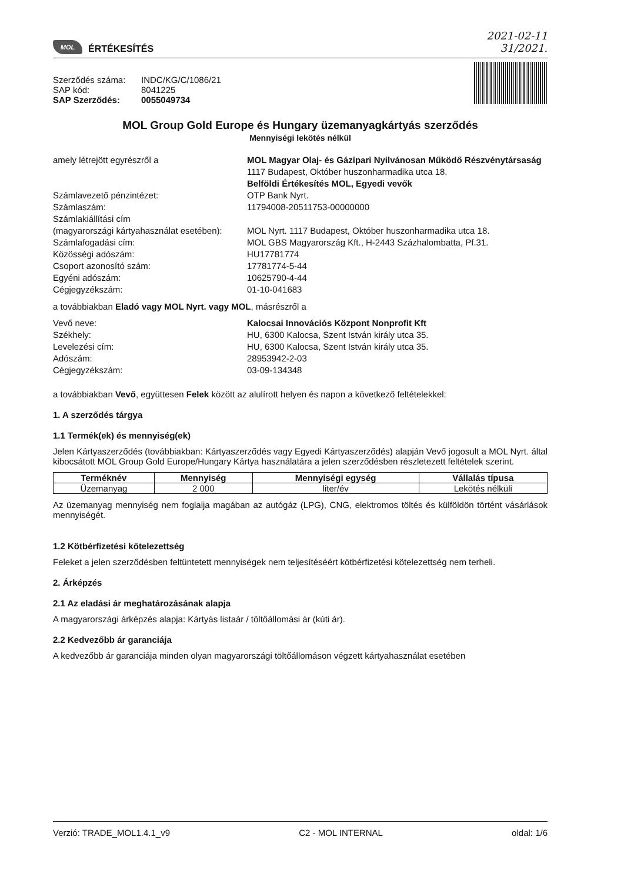MOL ÉRTÉKESÍTÉS
2021-02-11
31/2021.
Szerződés száma: INDC/KG/C/1086/21 SAP kód: 8041225 SAP Szerződés: 0055049734
MOL Group Gold Europe és Hungary üzemanyagkártyás szerződés
Mennyiségi lekötés nélkül
amely létrejött egyrészről a MOL Magyar Olaj- és Gázipari Nyilvánosan Működő Részvénytársaság
1117 Budapest, Október huszonharmadika utca 18.
Belföldi Értékesítés MOL, Egyedi vevők Számlavezető pénzintézet: OTP Bank Nyrt. Számlaszám: 11794008-20511753-00000000 Számlakiállítási cím
(magyarországi kártyahasználat esetében):
MOL Nyrt. 1117 Budapest, Október huszonharmadika utca 18. Számlafogadási cím: MOL GBS Magyarország Kft., H-2443 Százhalombatta, Pf.31. Közösségi adószám: HU17781774 Csoport azonosító szám: 17781774-5-44 Egyéni adószám: 10625790-4-44 Cégjegyzékszám: 01-10-041683
a továbbiakban Eladó vagy MOL Nyrt. vagy MOL, másrészről a
Vevő neve: Kalocsai Innovációs Központ Nonprofit Kft Székhely: HU, 6300 Kalocsa, Szent István király utca 35. Levelezési cím: HU, 6300 Kalocsa, Szent István király utca 35. Adószám: 28953942-2-03 Cégjegyzékszám: 03-09-134348
a továbbiakban Vevő, együttesen Felek között az alulírott helyen és napon a következő feltételekkel:
1. A szerződés tárgya
1.1 Termék(ek) és mennyiség(ek)
Jelen Kártyaszerződés (továbbiakban: Kártyaszerződés vagy Egyedi Kártyaszerződés) alapján Vevő jogosult a MOL Nyrt. által kibocsátott MOL Group Gold Europe/Hungary Kártya használatára a jelen szerződésben részletezett feltételek szerint.
| Terméknév | Mennyiség | Mennyiségi egység | Vállalás típusa |
| --- | --- | --- | --- |
| Üzemanyag | 2 000 | liter/év | Lekötés nélküli |
Az üzemanyag mennyiség nem foglalja magában az autógáz (LPG), CNG, elektromos töltés és külföldön történt vásárlások mennyiségét.
1.2 Kötbérfizetési kötelezettség
Feleket a jelen szerződésben feltüntetett mennyiségek nem teljesítéséért kötbérfizetési kötelezettség nem terheli.
2. Árképzés
2.1 Az eladási ár meghatározásának alapja
A magyarországi árképzés alapja: Kártyás listaár / töltőállomási ár (kúti ár).
2.2 Kedvezőbb ár garanciája
A kedvezőbb ár garanciája minden olyan magyarországi töltőállomáson végzett kártyahasználat esetében
Verzió: TRADE_MOL1.4.1_v9 C2 - MOL INTERNAL oldal: 1/6